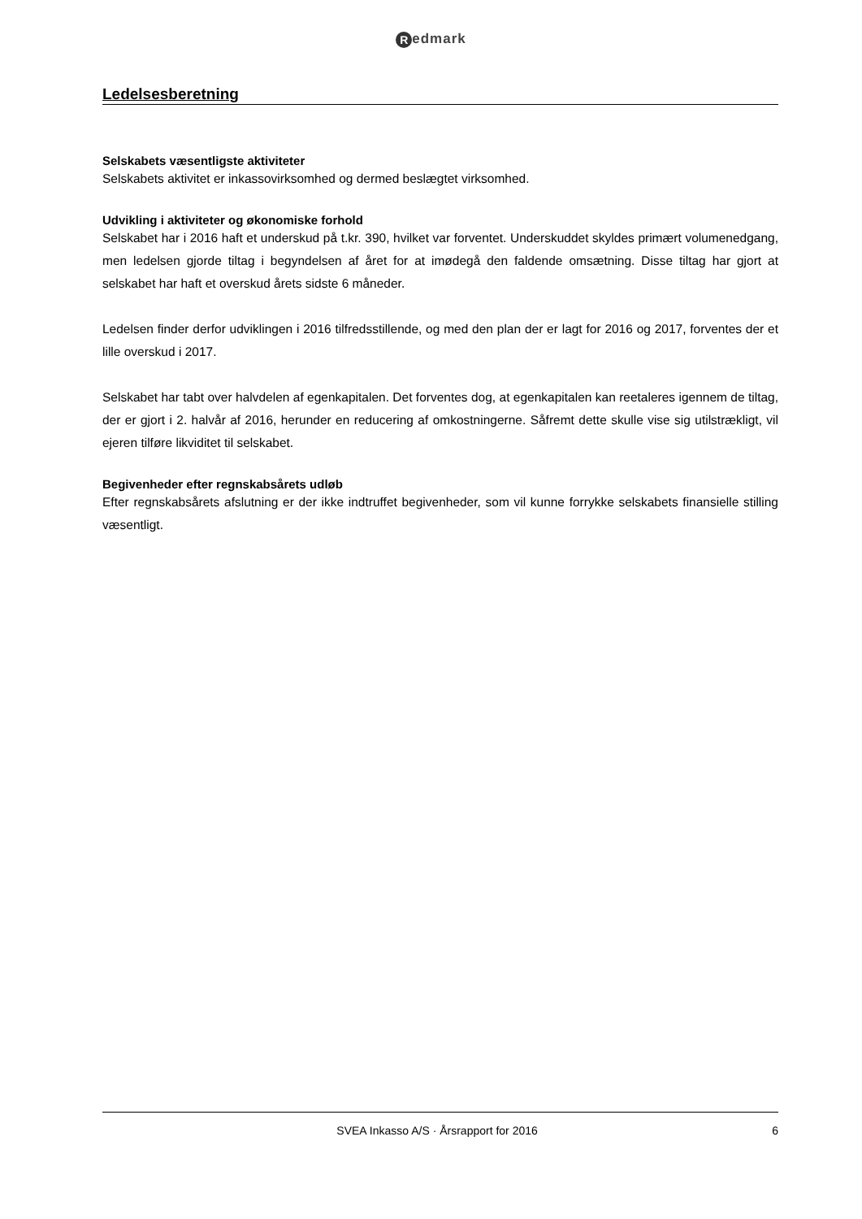Redmark
Ledelsesberetning
Selskabets væsentligste aktiviteter
Selskabets aktivitet er inkassovirksomhed og dermed beslægtet virksomhed.
Udvikling i aktiviteter og økonomiske forhold
Selskabet har i 2016 haft et underskud på t.kr. 390, hvilket var forventet. Underskuddet skyldes primært volumenedgang, men ledelsen gjorde tiltag i begyndelsen af året for at imødegå den faldende omsætning. Disse tiltag har gjort at selskabet har haft et overskud årets sidste 6 måneder.
Ledelsen finder derfor udviklingen i 2016 tilfredsstillende, og med den plan der er lagt for 2016 og 2017, forventes der et lille overskud i 2017.
Selskabet har tabt over halvdelen af egenkapitalen. Det forventes dog, at egenkapitalen kan reetaleres igennem de tiltag, der er gjort i 2. halvår af 2016, herunder en reducering af omkostningerne. Såfremt dette skulle vise sig utilstrækligt, vil ejeren tilføre likviditet til selskabet.
Begivenheder efter regnskabsårets udløb
Efter regnskabsårets afslutning er der ikke indtruffet begivenheder, som vil kunne forrykke selskabets finansielle stilling væsentligt.
SVEA Inkasso A/S · Årsrapport for 2016
6